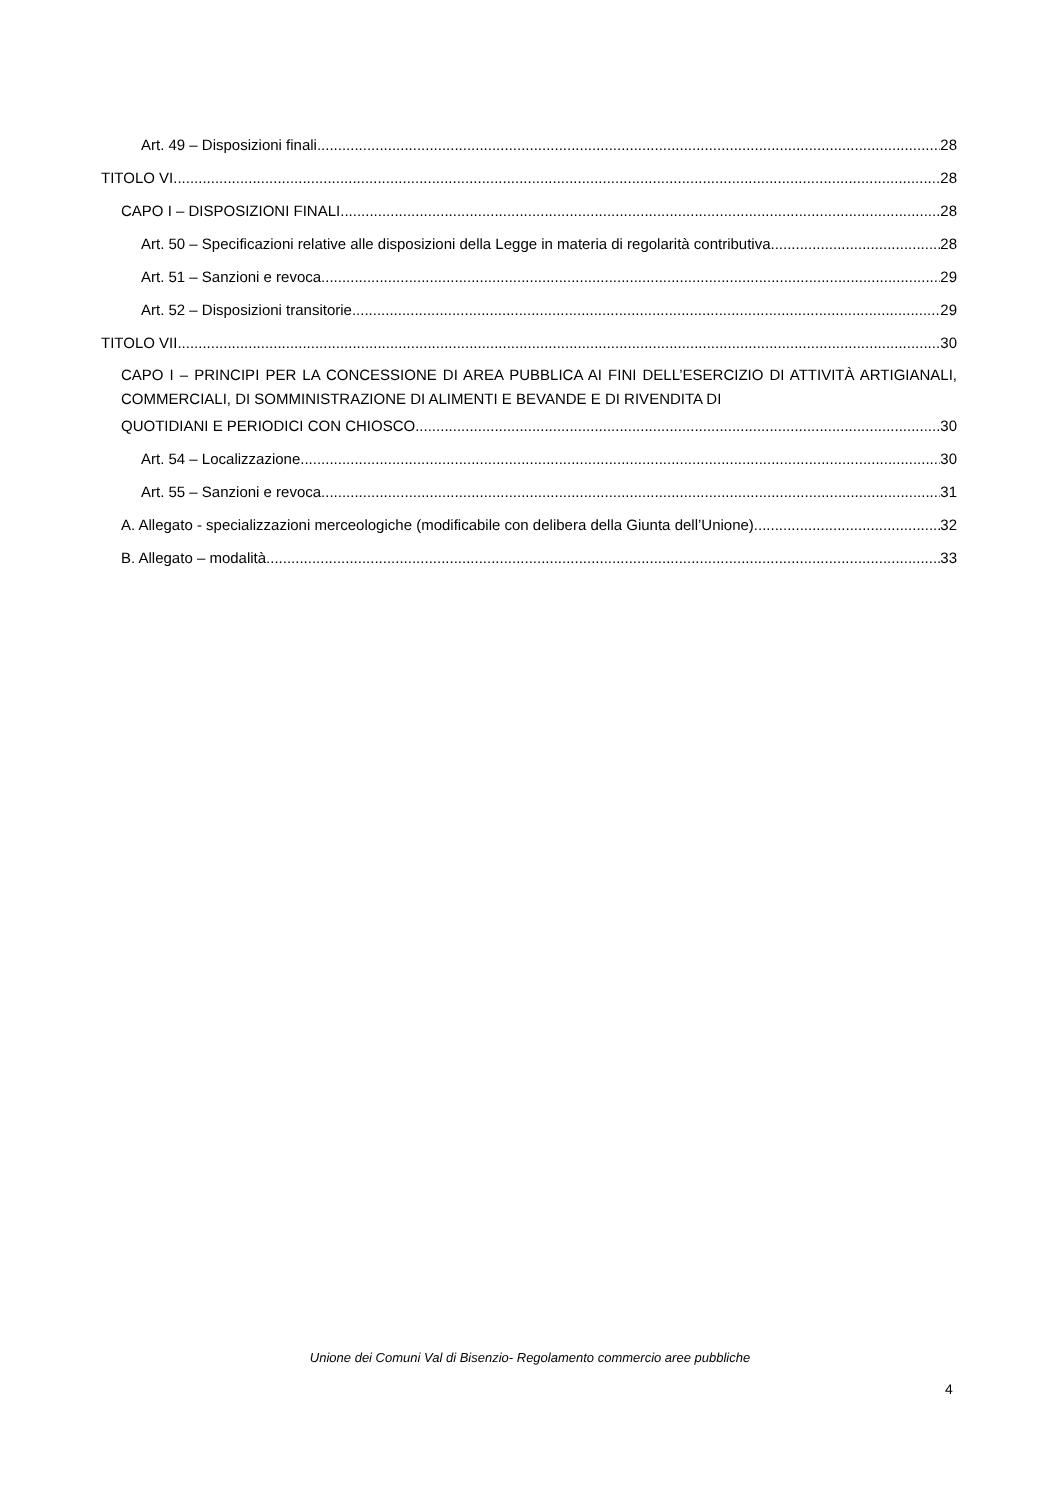Art. 49 – Disposizioni finali 28
TITOLO VI 28
CAPO I – DISPOSIZIONI FINALI 28
Art. 50 – Specificazioni relative alle disposizioni della Legge in materia di regolarità contributiva 28
Art. 51 – Sanzioni e revoca 29
Art. 52 – Disposizioni transitorie 29
TITOLO VII 30
CAPO I – PRINCIPI PER LA CONCESSIONE DI AREA PUBBLICA AI FINI DELL’ESERCIZIO DI ATTIVITÀ ARTIGIANALI, COMMERCIALI, DI SOMMINISTRAZIONE DI ALIMENTI E BEVANDE E DI RIVENDITA DI
QUOTIDIANI E PERIODICI CON CHIOSCO 30
Art. 54 – Localizzazione 30
Art. 55 – Sanzioni e revoca 31
A. Allegato - specializzazioni merceologiche (modificabile con delibera della Giunta dell’Unione) 32
B. Allegato – modalità 33
Unione dei Comuni Val di Bisenzio- Regolamento commercio aree pubbliche
4